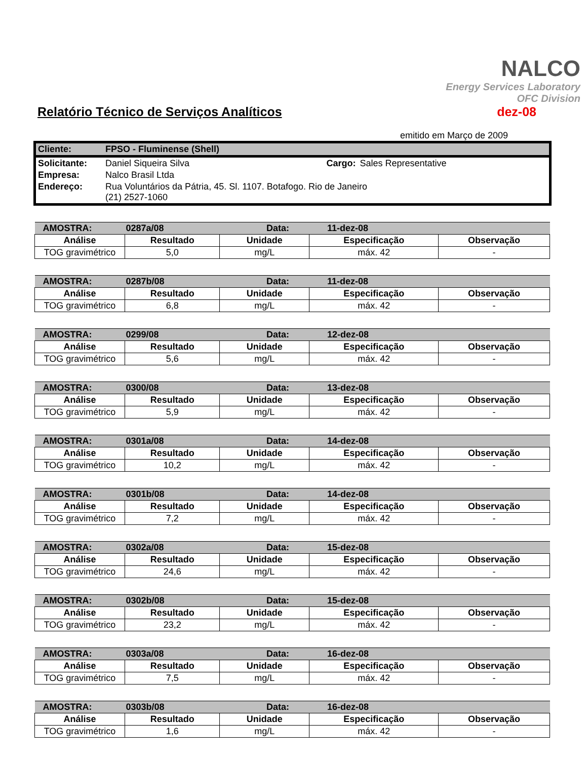NALCO
Energy Services Laboratory
OFC Division
Relatório Técnico de Serviços Analíticos
dez-08
emitido em Março de 2009
| Cliente: | FPSO - Fluminense (Shell) | | |
| Solicitante: | Daniel Siqueira Silva | Cargo: | Sales Representative |
| Empresa: | Nalco Brasil Ltda | | |
| Endereço: | Rua Voluntários da Pátria, 45. Sl. 1107. Botafogo. Rio de Janeiro (21) 2527-1060 | | |
| AMOSTRA: | 0287a/08 | Data: | | 11-dez-08 | |
| Análise | Resultado | | Unidade | Especificação | Observação |
| TOG gravimétrico | 5,0 | | mg/L | máx. 42 | - |
| AMOSTRA: | 0287b/08 | Data: | | 11-dez-08 | |
| Análise | Resultado | | Unidade | Especificação | Observação |
| TOG gravimétrico | 6,8 | | mg/L | máx. 42 | - |
| AMOSTRA: | 0299/08 | Data: | | 12-dez-08 | |
| Análise | Resultado | | Unidade | Especificação | Observação |
| TOG gravimétrico | 5,6 | | mg/L | máx. 42 | - |
| AMOSTRA: | 0300/08 | Data: | | 13-dez-08 | |
| Análise | Resultado | | Unidade | Especificação | Observação |
| TOG gravimétrico | 5,9 | | mg/L | máx. 42 | - |
| AMOSTRA: | 0301a/08 | Data: | | 14-dez-08 | |
| Análise | Resultado | | Unidade | Especificação | Observação |
| TOG gravimétrico | 10,2 | | mg/L | máx. 42 | - |
| AMOSTRA: | 0301b/08 | Data: | | 14-dez-08 | |
| Análise | Resultado | | Unidade | Especificação | Observação |
| TOG gravimétrico | 7,2 | | mg/L | máx. 42 | - |
| AMOSTRA: | 0302a/08 | Data: | | 15-dez-08 | |
| Análise | Resultado | | Unidade | Especificação | Observação |
| TOG gravimétrico | 24,6 | | mg/L | máx. 42 | - |
| AMOSTRA: | 0302b/08 | Data: | | 15-dez-08 | |
| Análise | Resultado | | Unidade | Especificação | Observação |
| TOG gravimétrico | 23,2 | | mg/L | máx. 42 | - |
| AMOSTRA: | 0303a/08 | Data: | | 16-dez-08 | |
| Análise | Resultado | | Unidade | Especificação | Observação |
| TOG gravimétrico | 7,5 | | mg/L | máx. 42 | - |
| AMOSTRA: | 0303b/08 | Data: | | 16-dez-08 | |
| Análise | Resultado | | Unidade | Especificação | Observação |
| TOG gravimétrico | 1,6 | | mg/L | máx. 42 | - |